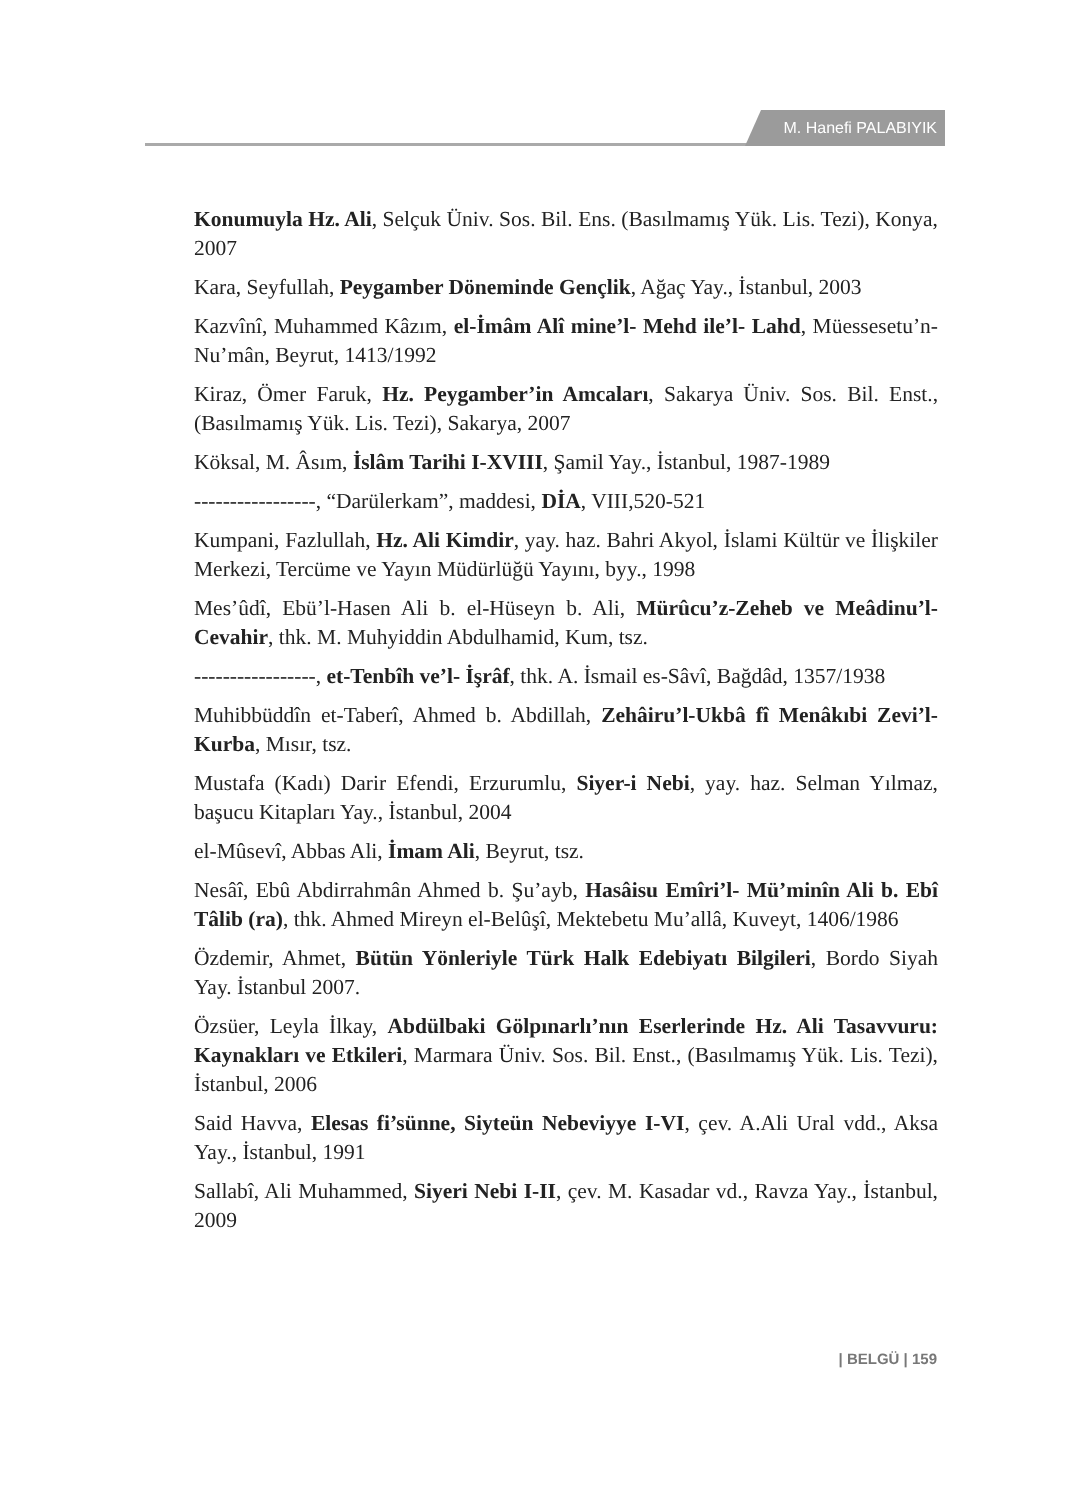M. Hanefi PALABIYIK
Konumuyla Hz. Ali, Selçuk Üniv. Sos. Bil. Ens. (Basılmamış Yük. Lis. Tezi), Konya, 2007
Kara, Seyfullah, Peygamber Döneminde Gençlik, Ağaç Yay., İstanbul, 2003
Kazvînî, Muhammed Kâzım, el-İmâm Alî mine’l- Mehd ile’l- Lahd, Müessesetu’n- Nu’mân, Beyrut, 1413/1992
Kiraz, Ömer Faruk, Hz. Peygamber’in Amcaları, Sakarya Üniv. Sos. Bil. Enst., (Basılmamış Yük. Lis. Tezi), Sakarya, 2007
Köksal, M. Âsım, İslâm Tarihi I-XVIII, Şamil Yay., İstanbul, 1987-1989
-----------------, “Darülerkam”, maddesi, DİA, VIII,520-521
Kumpani, Fazlullah, Hz. Ali Kimdir, yay. haz. Bahri Akyol, İslami Kültür ve İlişkiler Merkezi, Tercüme ve Yayın Müdürlüğü Yayını, byy., 1998
Mes’ûdî, Ebü’l-Hasen Ali b. el-Hüseyn b. Ali, Mürûcu’z-Zeheb ve Meâdinu’l-Cevahir, thk. M. Muhyiddin Abdulhamid, Kum, tsz.
-----------------, et-Tenbîh ve’l- İşrâf, thk. A. İsmail es-Sâvî, Bağdâd, 1357/1938
Muhibbüddîn et-Taberî, Ahmed b. Abdillah, Zehâiru’l-Ukbâ fî Menâkıbi Zevi’l-Kurba, Mısır, tsz.
Mustafa (Kadı) Darir Efendi, Erzurumlu, Siyer-i Nebi, yay. haz. Selman Yılmaz, başucu Kitapları Yay., İstanbul, 2004
el-Mûsevî, Abbas Ali, İmam Ali, Beyrut, tsz.
Nesâî, Ebû Abdirrahmân Ahmed b. Şu’ayb, Hasâisu Emîri’l- Mü’minîn Ali b. Ebî Tâlib (ra), thk. Ahmed Mireyn el-Belûşî, Mektebetu Mu’allâ, Kuveyt, 1406/1986
Özdemir, Ahmet, Bütün Yönleriyle Türk Halk Edebiyatı Bilgileri, Bordo Siyah Yay. İstanbul 2007.
Özsüer, Leyla İlkay, Abdülbaki Gölpınarlı’nın Eserlerinde Hz. Ali Tasavvuru: Kaynakları ve Etkileri, Marmara Üniv. Sos. Bil. Enst., (Basılmamış Yük. Lis. Tezi), İstanbul, 2006
Said Havva, Elesas fi’sünne, Siyteün Nebeviyye I-VI, çev. A.Ali Ural vdd., Aksa Yay., İstanbul, 1991
Sallabî, Ali Muhammed, Siyeri Nebi I-II, çev. M. Kasadar vd., Ravza Yay., İstanbul, 2009
| BELGÜ | 159